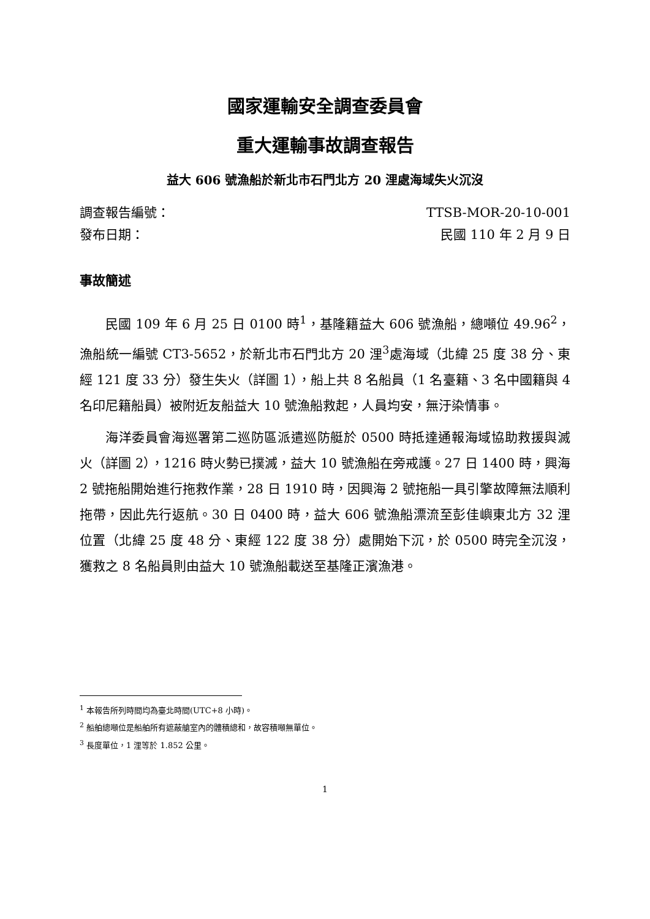國家運輸安全調查委員會
重大運輸事故調查報告
益大 606 號漁船於新北市石門北方 20 浬處海域失火沉沒
調查報告編號： TTSB-MOR-20-10-001
發布日期： 民國 110 年 2 月 9 日
事故簡述
民國 109 年 6 月 25 日 0100 時<sup>1</sup>，基隆籍益大 606 號漁船，總噸位 49.96<sup>2</sup>，漁船統一編號 CT3-5652，於新北市石門北方 20 浬<sup>3</sup>處海域（北緯 25 度 38 分、東經 121 度 33 分）發生失火（詳圖 1），船上共 8 名船員（1 名臺籍、3 名中國籍與 4 名印尼籍船員）被附近友船益大 10 號漁船救起，人員均安，無汙染情事。
海洋委員會海巡署第二巡防區派遣巡防艇於 0500 時抵達通報海域協助救援與滅火（詳圖 2），1216 時火勢已撲滅，益大 10 號漁船在旁戒護。27 日 1400 時，興海 2 號拖船開始進行拖救作業，28 日 1910 時，因興海 2 號拖船一具引擎故障無法順利拖帶，因此先行返航。30 日 0400 時，益大 606 號漁船漂流至彭佳嶼東北方 32 浬位置（北緯 25 度 48 分、東經 122 度 38 分）處開始下沉，於 0500 時完全沉沒，獲救之 8 名船員則由益大 10 號漁船載送至基隆正濱漁港。
<sup>1</sup> 本報告所列時間均為臺北時間(UTC+8 小時)。
<sup>2</sup> 船舶總噸位是船舶所有遮蔽艙室內的體積總和，故容積噸無單位。
<sup>3</sup> 長度單位，1 浬等於 1.852 公里。
1